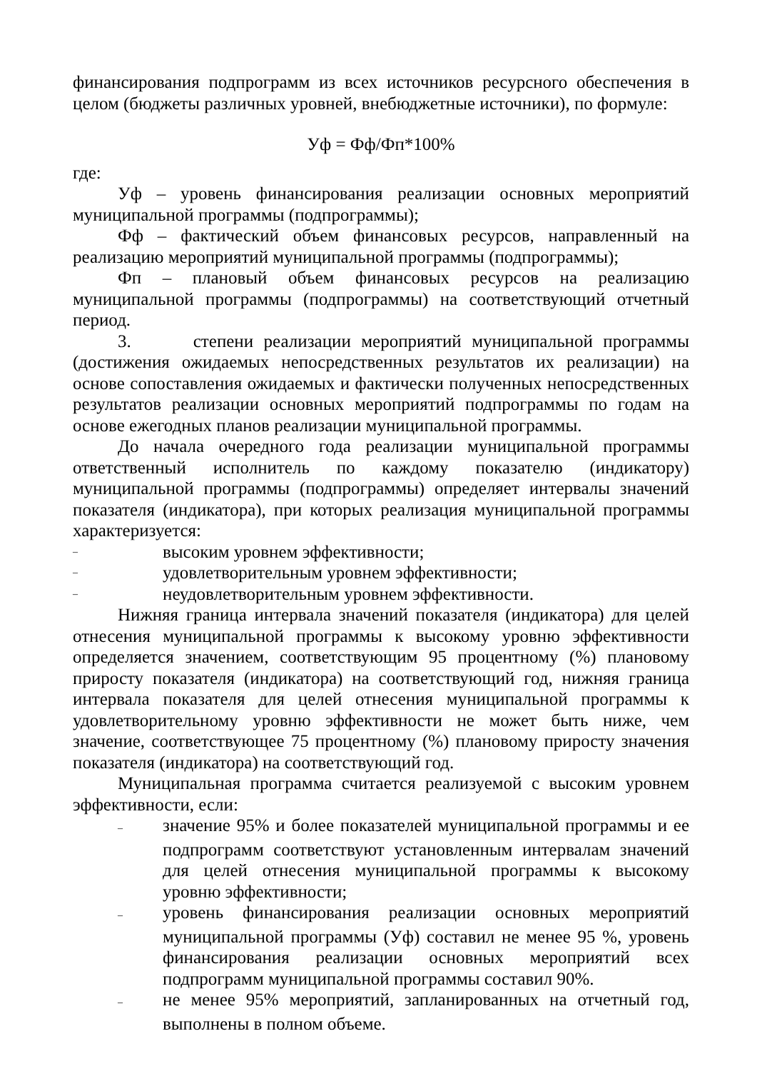финансирования подпрограмм из всех источников ресурсного обеспечения в целом (бюджеты различных уровней, внебюджетные источники), по формуле:
Уф = Фф/Фп*100%
где:
Уф – уровень финансирования реализации основных мероприятий муниципальной программы (подпрограммы);
Фф – фактический объем финансовых ресурсов, направленный на реализацию мероприятий муниципальной программы (подпрограммы);
Фп – плановый объем финансовых ресурсов на реализацию муниципальной программы (подпрограммы) на соответствующий отчетный период.
3. степени реализации мероприятий муниципальной программы (достижения ожидаемых непосредственных результатов их реализации) на основе сопоставления ожидаемых и фактически полученных непосредственных результатов реализации основных мероприятий подпрограммы по годам на основе ежегодных планов реализации муниципальной программы.
До начала очередного года реализации муниципальной программы ответственный исполнитель по каждому показателю (индикатору) муниципальной программы (подпрограммы) определяет интервалы значений показателя (индикатора), при которых реализация муниципальной программы характеризуется:
– высоким уровнем эффективности;
– удовлетворительным уровнем эффективности;
– неудовлетворительным уровнем эффективности.
Нижняя граница интервала значений показателя (индикатора) для целей отнесения муниципальной программы к высокому уровню эффективности определяется значением, соответствующим 95 процентному (%) плановому приросту показателя (индикатора) на соответствующий год, нижняя граница интервала показателя для целей отнесения муниципальной программы к удовлетворительному уровню эффективности не может быть ниже, чем значение, соответствующее 75 процентному (%) плановому приросту значения показателя (индикатора) на соответствующий год.
Муниципальная программа считается реализуемой с высоким уровнем эффективности, если:
– значение 95% и более показателей муниципальной программы и ее подпрограмм соответствуют установленным интервалам значений для целей отнесения муниципальной программы к высокому уровню эффективности;
– уровень финансирования реализации основных мероприятий муниципальной программы (Уф) составил не менее 95 %, уровень финансирования реализации основных мероприятий всех подпрограмм муниципальной программы составил 90%.
– не менее 95% мероприятий, запланированных на отчетный год, выполнены в полном объеме.